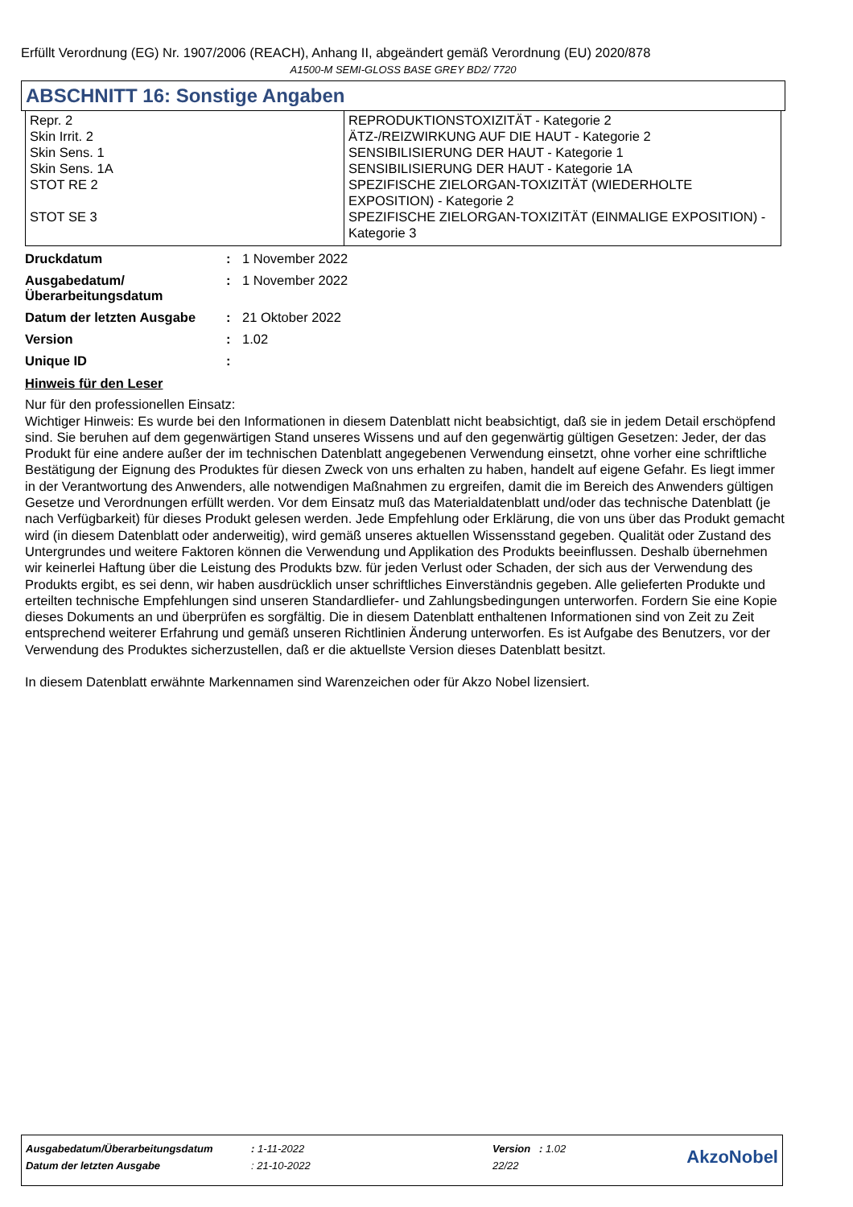Erfüllt Verordnung (EG) Nr. 1907/2006 (REACH), Anhang II, abgeändert gemäß Verordnung (EU) 2020/878
A1500-M SEMI-GLOSS BASE GREY BD2/ 7720
ABSCHNITT 16: Sonstige Angaben
| Repr. 2 Skin Irrit. 2 Skin Sens. 1 Skin Sens. 1A STOT RE 2 STOT SE 3 | REPRODUKTIONSTOXIZITÄT - Kategorie 2 ÄTZ-/REIZWIRKUNG AUF DIE HAUT - Kategorie 2 SENSIBILISIERUNG DER HAUT - Kategorie 1 SENSIBILISIERUNG DER HAUT - Kategorie 1A SPEZIFISCHE ZIELORGAN-TOXIZITÄT (WIEDERHOLTE EXPOSITION) - Kategorie 2 SPEZIFISCHE ZIELORGAN-TOXIZITÄT (EINMALIGE EXPOSITION) - Kategorie 3 |
Druckdatum: 1 November 2022
Ausgabedatum/ Überarbeitungsdatum: 1 November 2022
Datum der letzten Ausgabe: 21 Oktober 2022
Version: 1.02
Unique ID:
Hinweis für den Leser
Nur für den professionellen Einsatz:
Wichtiger Hinweis: Es wurde bei den Informationen in diesem Datenblatt nicht beabsichtigt, daß sie in jedem Detail erschöpfend sind. Sie beruhen auf dem gegenwärtigen Stand unseres Wissens und auf den gegenwärtig gültigen Gesetzen: Jeder, der das Produkt für eine andere außer der im technischen Datenblatt angegebenen Verwendung einsetzt, ohne vorher eine schriftliche Bestätigung der Eignung des Produktes für diesen Zweck von uns erhalten zu haben, handelt auf eigene Gefahr. Es liegt immer in der Verantwortung des Anwenders, alle notwendigen Maßnahmen zu ergreifen, damit die im Bereich des Anwenders gültigen Gesetze und Verordnungen erfüllt werden. Vor dem Einsatz muß das Materialdatenblatt und/oder das technische Datenblatt (je nach Verfügbarkeit) für dieses Produkt gelesen werden. Jede Empfehlung oder Erklärung, die von uns über das Produkt gemacht wird (in diesem Datenblatt oder anderweitig), wird gemäß unseres aktuellen Wissensstand gegeben. Qualität oder Zustand des Untergrundes und weitere Faktoren können die Verwendung und Applikation des Produkts beeinflussen. Deshalb übernehmen wir keinerlei Haftung über die Leistung des Produkts bzw. für jeden Verlust oder Schaden, der sich aus der Verwendung des Produkts ergibt, es sei denn, wir haben ausdrücklich unser schriftliches Einverständnis gegeben. Alle gelieferten Produkte und erteilten technische Empfehlungen sind unseren Standardliefer- und Zahlungsbedingungen unterworfen. Fordern Sie eine Kopie dieses Dokuments an und überprüfen es sorgfältig. Die in diesem Datenblatt enthaltenen Informationen sind von Zeit zu Zeit entsprechend weiterer Erfahrung und gemäß unseren Richtlinien Änderung unterworfen. Es ist Aufgabe des Benutzers, vor der Verwendung des Produktes sicherzustellen, daß er die aktuellste Version dieses Datenblatt besitzt.
In diesem Datenblatt erwähnte Markennamen sind Warenzeichen oder für Akzo Nobel lizensiert.
| Ausgabedatum/Überarbeitungsdatum | : 1-11-2022 | Version : 1.02 | AkzoNobel |
| Datum der letzten Ausgabe | : 21-10-2022 | 22/22 | |